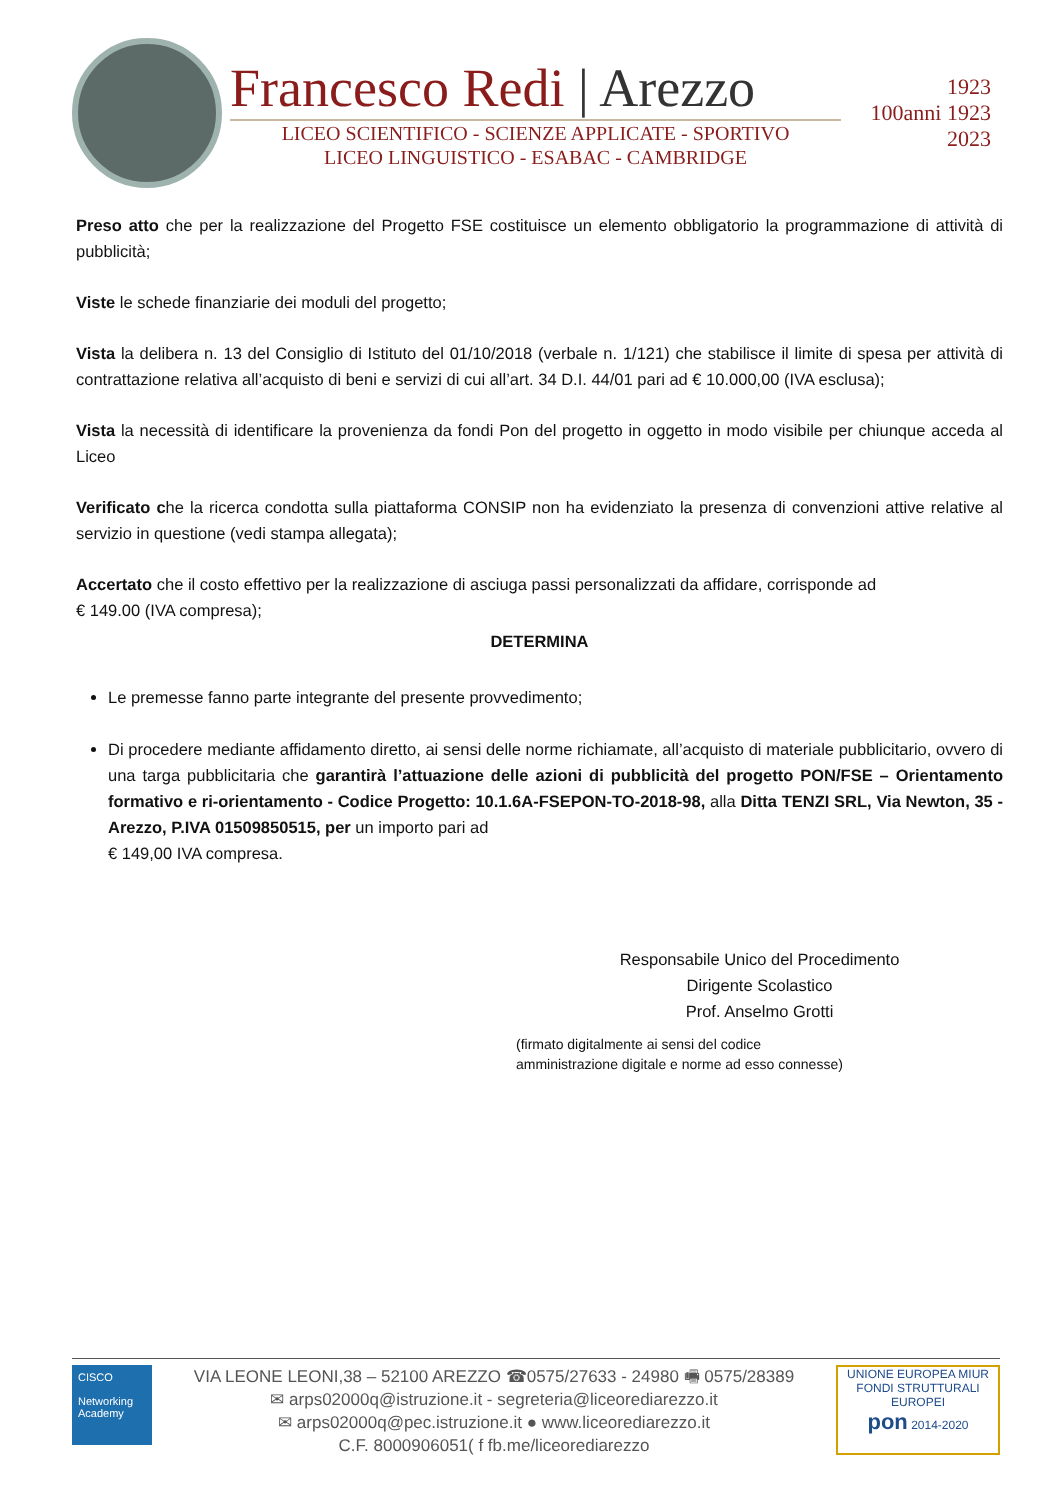Francesco Redi | Arezzo
LICEO SCIENTIFICO - SCIENZE APPLICATE - SPORTIVO
LICEO LINGUISTICO - ESABAC - CAMBRIDGE
1923
100anni 1923
2023
Preso atto che per la realizzazione del Progetto FSE costituisce un elemento obbligatorio la programmazione di attività di pubblicità;
Viste le schede finanziarie dei moduli del progetto;
Vista la delibera n. 13 del Consiglio di Istituto del 01/10/2018 (verbale n. 1/121) che stabilisce il limite di spesa per attività di contrattazione relativa all’acquisto di beni e servizi di cui all’art. 34 D.I. 44/01 pari ad € 10.000,00 (IVA esclusa);
Vista la necessità di identificare la provenienza da fondi Pon del progetto in oggetto in modo visibile per chiunque acceda al Liceo
Verificato che la ricerca condotta sulla piattaforma CONSIP non ha evidenziato la presenza di convenzioni attive relative al servizio in questione (vedi stampa allegata);
Accertato che il costo effettivo per la realizzazione di asciuga passi personalizzati da affidare, corrisponde ad
€ 149.00 (IVA compresa);
DETERMINA
Le premesse fanno parte integrante del presente provvedimento;
Di procedere mediante affidamento diretto, ai sensi delle norme richiamate, all’acquisto di materiale pubblicitario, ovvero di una targa pubblicitaria che garantirà l’attuazione delle azioni di pubblicità del progetto PON/FSE – Orientamento formativo e ri-orientamento - Codice Progetto: 10.1.6A-FSEPON-TO-2018-98, alla Ditta TENZI SRL, Via Newton, 35 - Arezzo, P.IVA 01509850515, per un importo pari ad
€ 149,00 IVA compresa.
Responsabile Unico del Procedimento
Dirigente Scolastico
Prof. Anselmo Grotti
(firmato digitalmente ai sensi del codice
amministrazione digitale e norme ad esso connesse)
CISCO
Networking Academy
VIA LEONE LEONI,38 – 52100 AREZZO ☎0575/27633 - 24980 🖷 0575/28389
✉ arps02000q@istruzione.it - segreteria@liceorediarezzo.it
✉ arps02000q@pec.istruzione.it ● www.liceorediarezzo.it
C.F. 8000906051( f fb.me/liceorediarezzo
UNIONE EUROPEA MIUR
FONDI STRUTTURALI EUROPEI
pon 2014-2020